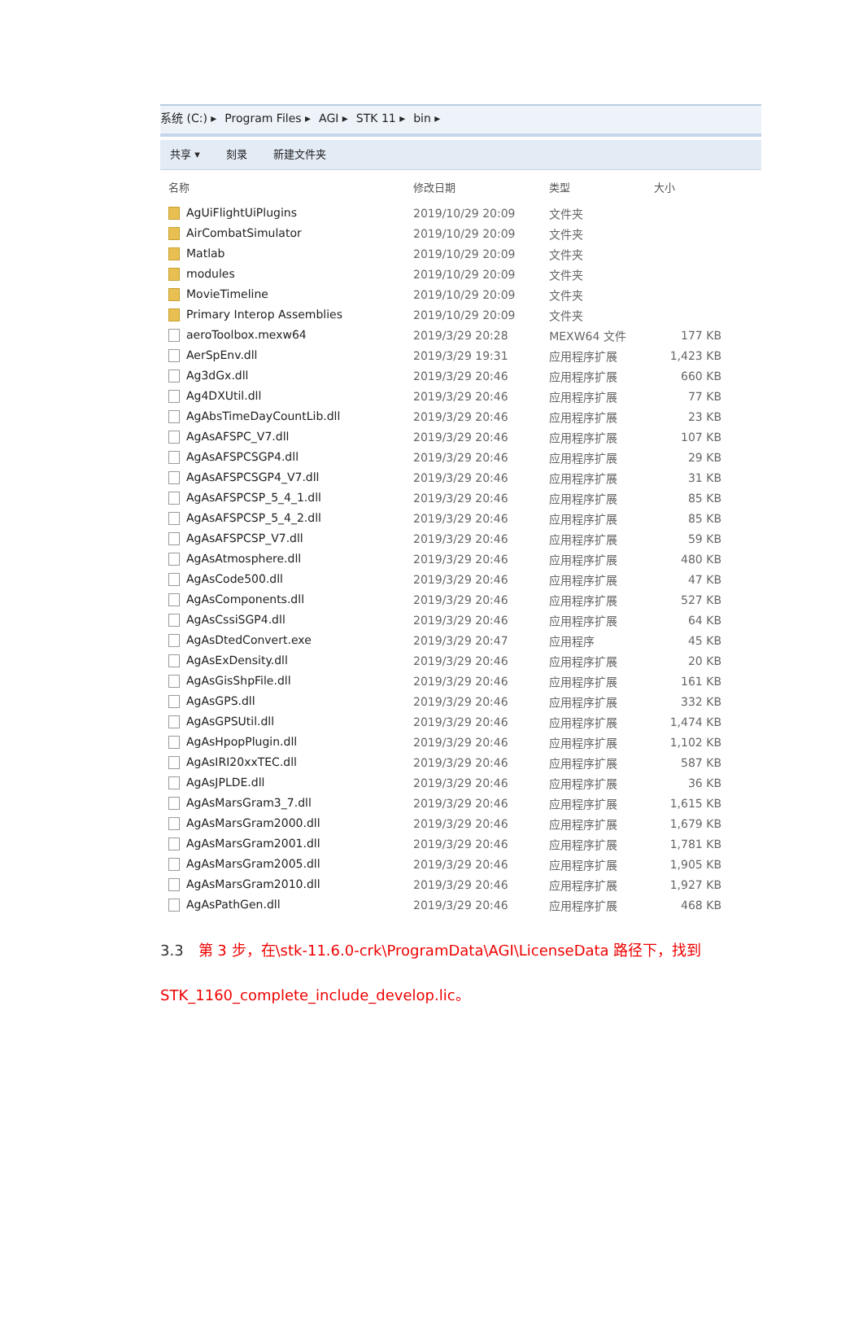系统 (C:) ▸ Program Files ▸ AGI ▸ STK 11 ▸ bin ▸
共享 ▾ 刻录 新建文件夹
| 名称 | 修改日期 | 类型 | 大小 |
| --- | --- | --- | --- |
| AgUiFlightUiPlugins | 2019/10/29 20:09 | 文件夹 | |
| AirCombatSimulator | 2019/10/29 20:09 | 文件夹 | |
| Matlab | 2019/10/29 20:09 | 文件夹 | |
| modules | 2019/10/29 20:09 | 文件夹 | |
| MovieTimeline | 2019/10/29 20:09 | 文件夹 | |
| Primary Interop Assemblies | 2019/10/29 20:09 | 文件夹 | |
| aeroToolbox.mexw64 | 2019/3/29 20:28 | MEXW64 文件 | 177 KB |
| AerSpEnv.dll | 2019/3/29 19:31 | 应用程序扩展 | 1,423 KB |
| Ag3dGx.dll | 2019/3/29 20:46 | 应用程序扩展 | 660 KB |
| Ag4DXUtil.dll | 2019/3/29 20:46 | 应用程序扩展 | 77 KB |
| AgAbsTimeDayCountLib.dll | 2019/3/29 20:46 | 应用程序扩展 | 23 KB |
| AgAsAFSPC_V7.dll | 2019/3/29 20:46 | 应用程序扩展 | 107 KB |
| AgAsAFSPCSGP4.dll | 2019/3/29 20:46 | 应用程序扩展 | 29 KB |
| AgAsAFSPCSGP4_V7.dll | 2019/3/29 20:46 | 应用程序扩展 | 31 KB |
| AgAsAFSPCSP_5_4_1.dll | 2019/3/29 20:46 | 应用程序扩展 | 85 KB |
| AgAsAFSPCSP_5_4_2.dll | 2019/3/29 20:46 | 应用程序扩展 | 85 KB |
| AgAsAFSPCSP_V7.dll | 2019/3/29 20:46 | 应用程序扩展 | 59 KB |
| AgAsAtmosphere.dll | 2019/3/29 20:46 | 应用程序扩展 | 480 KB |
| AgAsCode500.dll | 2019/3/29 20:46 | 应用程序扩展 | 47 KB |
| AgAsComponents.dll | 2019/3/29 20:46 | 应用程序扩展 | 527 KB |
| AgAsCssiSGP4.dll | 2019/3/29 20:46 | 应用程序扩展 | 64 KB |
| AgAsDtedConvert.exe | 2019/3/29 20:47 | 应用程序 | 45 KB |
| AgAsExDensity.dll | 2019/3/29 20:46 | 应用程序扩展 | 20 KB |
| AgAsGisShpFile.dll | 2019/3/29 20:46 | 应用程序扩展 | 161 KB |
| AgAsGPS.dll | 2019/3/29 20:46 | 应用程序扩展 | 332 KB |
| AgAsGPSUtil.dll | 2019/3/29 20:46 | 应用程序扩展 | 1,474 KB |
| AgAsHpopPlugin.dll | 2019/3/29 20:46 | 应用程序扩展 | 1,102 KB |
| AgAsIRI20xxTEC.dll | 2019/3/29 20:46 | 应用程序扩展 | 587 KB |
| AgAsJPLDE.dll | 2019/3/29 20:46 | 应用程序扩展 | 36 KB |
| AgAsMarsGram3_7.dll | 2019/3/29 20:46 | 应用程序扩展 | 1,615 KB |
| AgAsMarsGram2000.dll | 2019/3/29 20:46 | 应用程序扩展 | 1,679 KB |
| AgAsMarsGram2001.dll | 2019/3/29 20:46 | 应用程序扩展 | 1,781 KB |
| AgAsMarsGram2005.dll | 2019/3/29 20:46 | 应用程序扩展 | 1,905 KB |
| AgAsMarsGram2010.dll | 2019/3/29 20:46 | 应用程序扩展 | 1,927 KB |
| AgAsPathGen.dll | 2019/3/29 20:46 | 应用程序扩展 | 468 KB |
3.3　第 3 步，在\stk-11.6.0-crk\ProgramData\AGI\LicenseData 路径下，找到
STK_1160_complete_include_develop.lic。